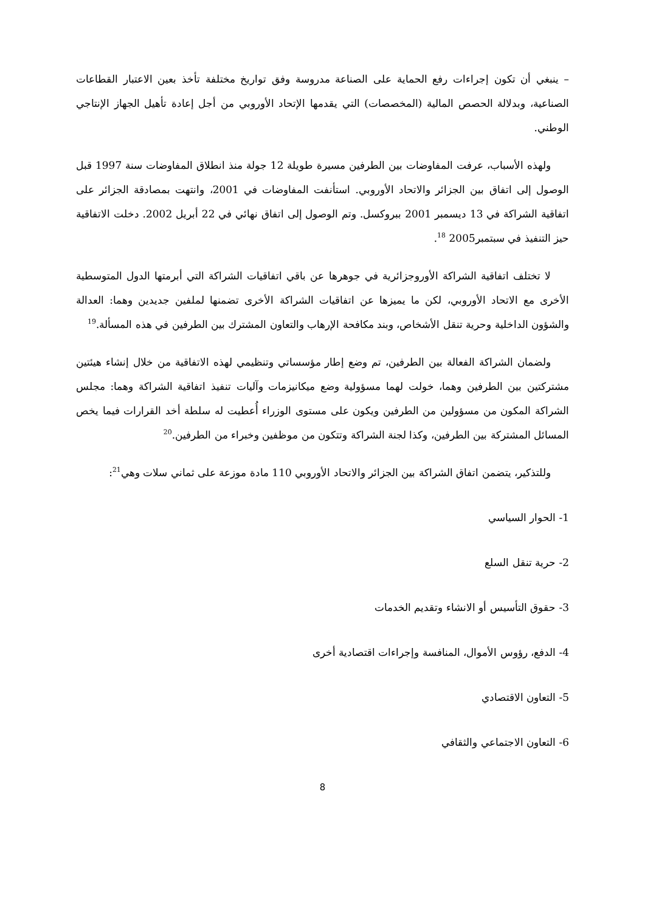– ينبغي أن تكون إجراءات رفع الحماية على الصناعة مدروسة وفق تواريخ مختلفة تأخذ بعين الاعتبار القطاعات الصناعية، وبدلالة الحصص المالية (المخصصات) التي يقدمها الإتحاد الأوروبي من أجل إعادة تأهيل الجهاز الإنتاجي الوطني.
ولهذه الأسباب، عرفت المفاوضات بين الطرفين مسيرة طويلة 12 جولة منذ انطلاق المفاوضات سنة 1997 قبل الوصول إلى اتفاق بين الجزائر والاتحاد الأوروبي. استأنفت المفاوضات في 2001، وانتهت بمصادقة الجزائر على اتفاقية الشراكة في 13 ديسمبر 2001 ببروكسل. وتم الوصول إلى اتفاق نهائي في 22 أبريل 2002. دخلت الاتفاقية حيز التنفيذ في سبتمبر2005 <sup>18</sup>.
لا تختلف اتفاقية الشراكة الأوروجزائرية في جوهرها عن باقي اتفاقيات الشراكة التي أبرمتها الدول المتوسطية الأخرى مع الاتحاد الأوروبي، لكن ما يميزها عن اتفاقيات الشراكة الأخرى تضمنها لملفين جديدين وهما: العدالة والشؤون الداخلية وحرية تنقل الأشخاص، وبند مكافحة الإرهاب والتعاون المشترك بين الطرفين في هذه المسألة.<sup>19</sup>
ولضمان الشراكة الفعالة بين الطرفين، تم وضع إطار مؤسساتي وتنظيمي لهذه الاتفاقية من خلال إنشاء هيئتين مشتركتين بين الطرفين وهما، خولت لهما مسؤولية وضع ميكانيزمات وآليات تنفيذ اتفاقية الشراكة وهما: مجلس الشراكة المكون من مسؤولين من الطرفين ويكون على مستوى الوزراء أُعطيت له سلطة أخد القرارات فيما يخص المسائل المشتركة بين الطرفين، وكذا لجنة الشراكة وتتكون من موظفين وخبراء من الطرفين.<sup>20</sup>
وللتذكير، يتضمن اتفاق الشراكة بين الجزائر والاتحاد الأوروبي 110 مادة موزعة على ثماني سلات وهي<sup>21</sup>:
1- الحوار السياسي
2- حرية تنقل السلع
3- حقوق التأسيس أو الانشاء وتقديم الخدمات
4- الدفع، رؤوس الأموال، المنافسة وإجراءات اقتصادية أخرى
5- التعاون الاقتصادي
6- التعاون الاجتماعي والثقافي
8